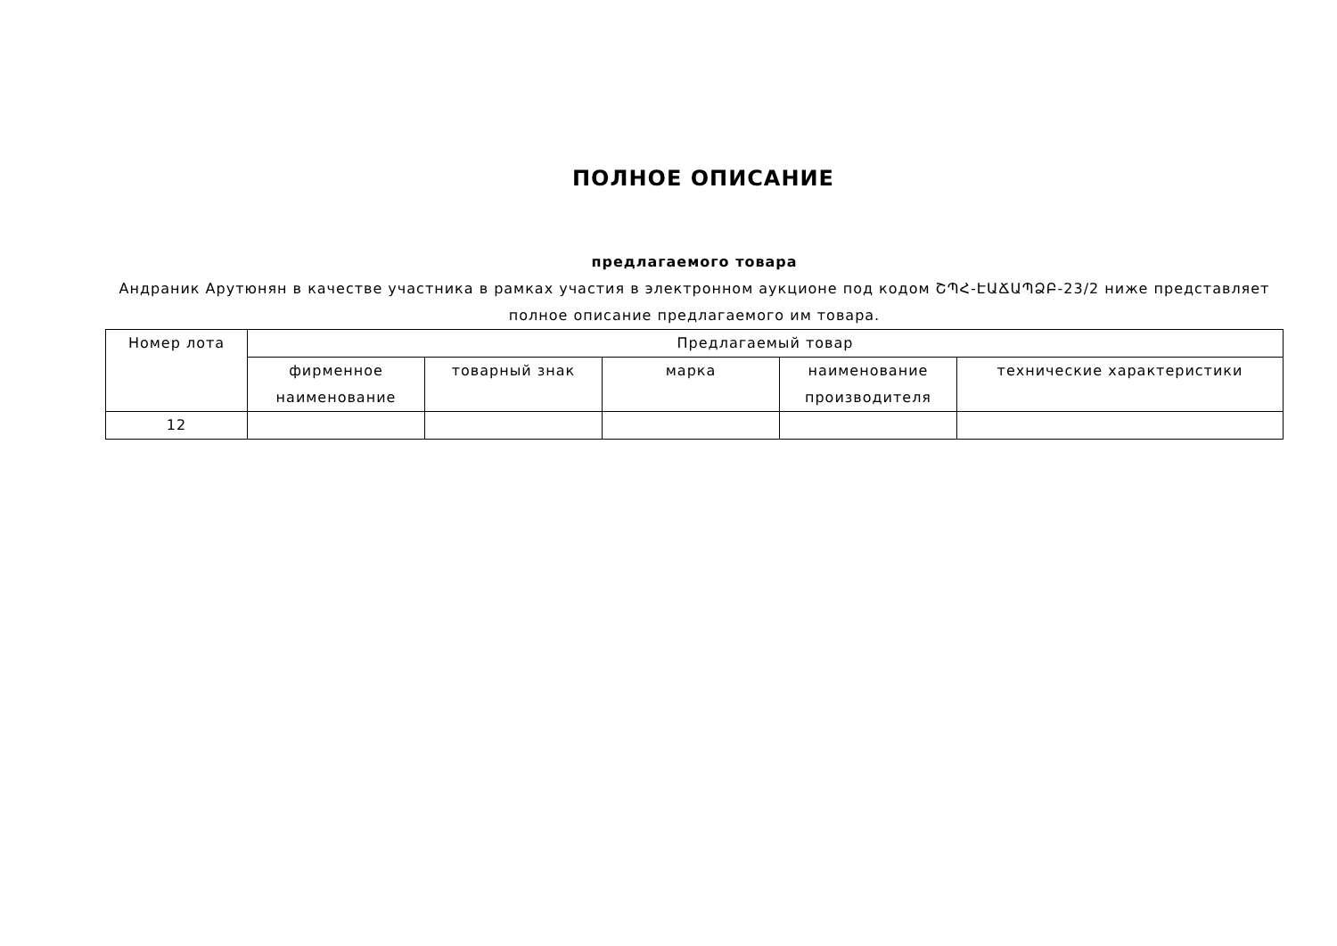ПОЛНОЕ ОПИСАНИЕ
предлагаемого товара
Андраник Арутюнян в качестве участника в рамках участия в электронном аукционе под кодом ՇՊՀ-ԷԱՃԱՊՁԲ-23/2 ниже представляет полное описание предлагаемого им товара.
| Номер лота | Предлагаемый товар | | | | |
| --- | --- | --- | --- | --- | --- |
| | фирменное наименование | товарный знак | марка | наименование производителя | технические характеристики |
| 12 | | | | | |